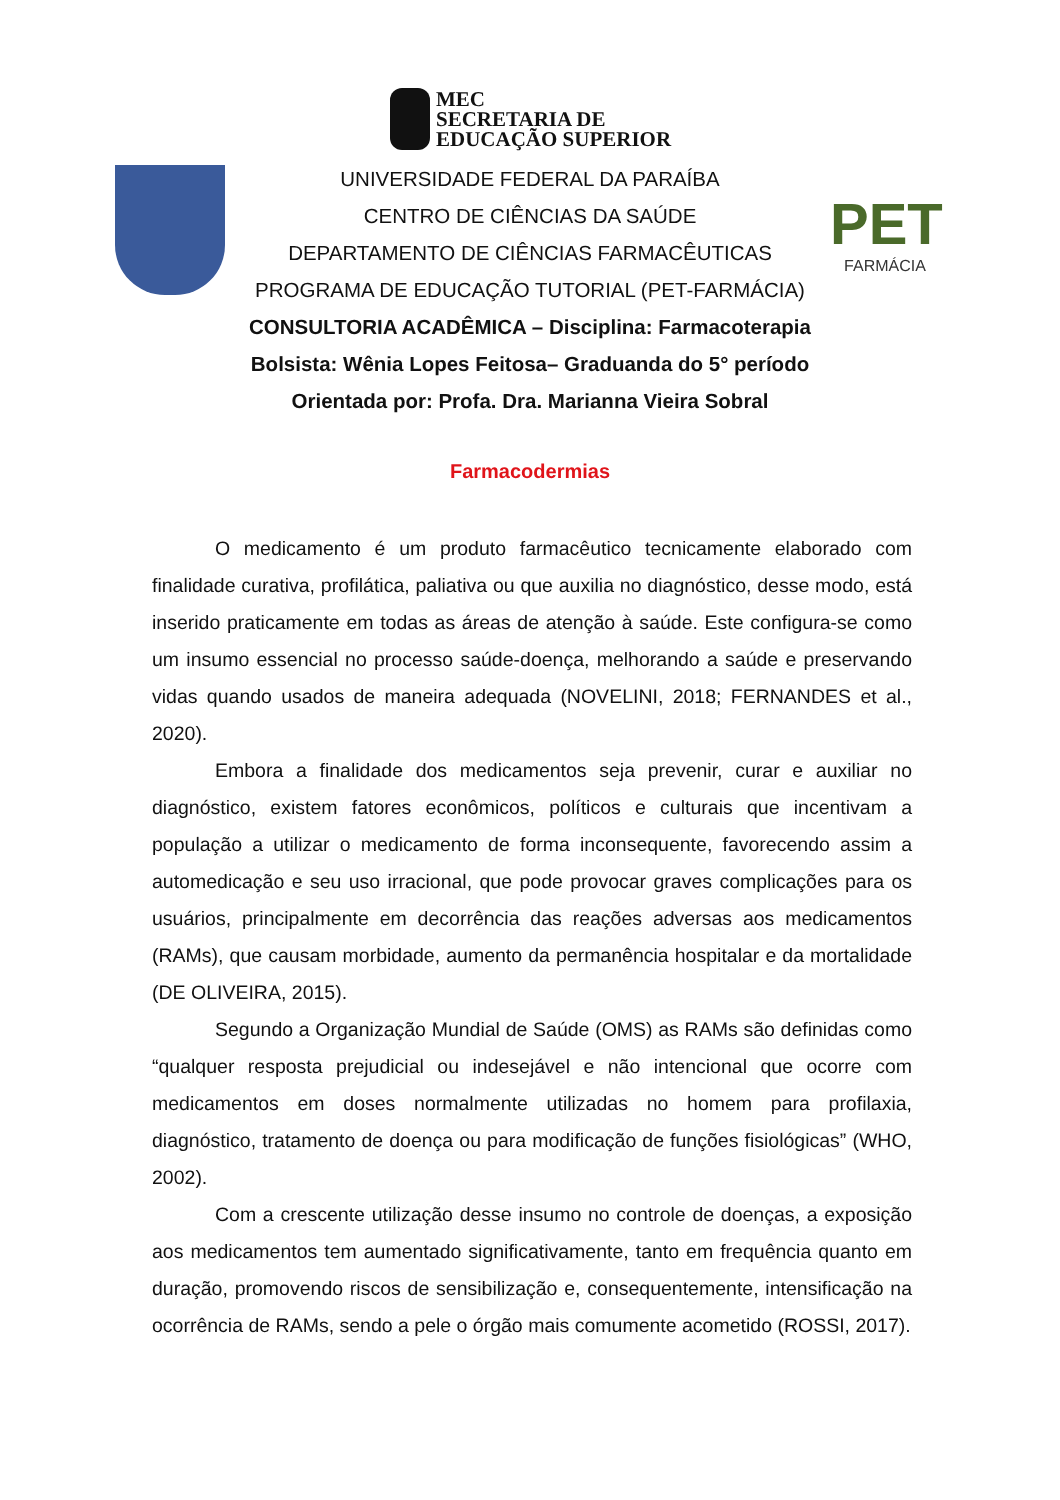MEC
SECRETARIA DE
EDUCAÇÃO SUPERIOR
PET
FARMÁCIA
UNIVERSIDADE FEDERAL DA PARAÍBA
CENTRO DE CIÊNCIAS DA SAÚDE
DEPARTAMENTO DE CIÊNCIAS FARMACÊUTICAS
PROGRAMA DE EDUCAÇÃO TUTORIAL (PET-FARMÁCIA)
CONSULTORIA ACADÊMICA – Disciplina: Farmacoterapia
Bolsista: Wênia Lopes Feitosa– Graduanda do 5° período
Orientada por: Profa. Dra. Marianna Vieira Sobral
Farmacodermias
O medicamento é um produto farmacêutico tecnicamente elaborado com finalidade curativa, profilática, paliativa ou que auxilia no diagnóstico, desse modo, está inserido praticamente em todas as áreas de atenção à saúde. Este configura-se como um insumo essencial no processo saúde-doença, melhorando a saúde e preservando vidas quando usados de maneira adequada (NOVELINI, 2018; FERNANDES et al., 2020).
Embora a finalidade dos medicamentos seja prevenir, curar e auxiliar no diagnóstico, existem fatores econômicos, políticos e culturais que incentivam a população a utilizar o medicamento de forma inconsequente, favorecendo assim a automedicação e seu uso irracional, que pode provocar graves complicações para os usuários, principalmente em decorrência das reações adversas aos medicamentos (RAMs), que causam morbidade, aumento da permanência hospitalar e da mortalidade (DE OLIVEIRA, 2015).
Segundo a Organização Mundial de Saúde (OMS) as RAMs são definidas como “qualquer resposta prejudicial ou indesejável e não intencional que ocorre com medicamentos em doses normalmente utilizadas no homem para profilaxia, diagnóstico, tratamento de doença ou para modificação de funções fisiológicas” (WHO, 2002).
Com a crescente utilização desse insumo no controle de doenças, a exposição aos medicamentos tem aumentado significativamente, tanto em frequência quanto em duração, promovendo riscos de sensibilização e, consequentemente, intensificação na ocorrência de RAMs, sendo a pele o órgão mais comumente acometido (ROSSI, 2017).